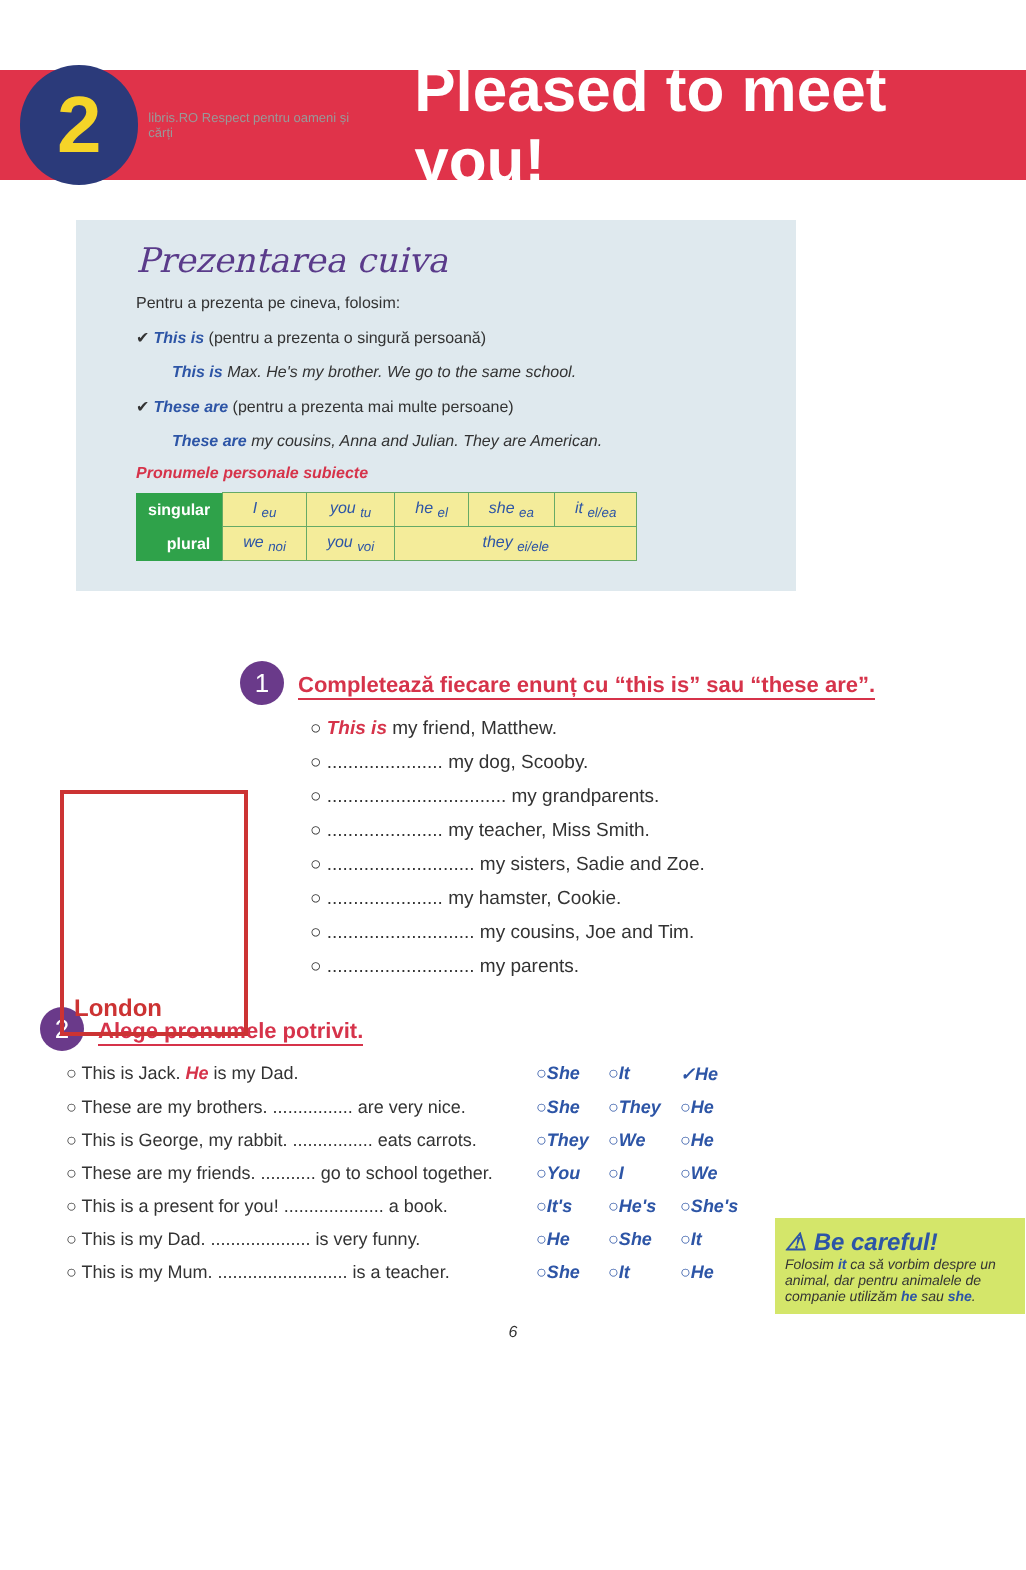2
libris.RO Respect pentru oameni și cărți
Pleased to meet you!
Prezentarea cuiva
Pentru a prezenta pe cineva, folosim:
✔ This is (pentru a prezenta o singură persoană)
This is Max. He's my brother. We go to the same school.
✔ These are (pentru a prezenta mai multe persoane)
These are my cousins, Anna and Julian. They are American.
Pronumele personale subiecte
| singular | I <sub>eu</sub> | you <sub>tu</sub> | he <sub>el</sub> | she <sub>ea</sub> | it <sub>el/ea</sub> |
| plural | we <sub>noi</sub> | you <sub>voi</sub> | they <sub>ei/ele</sub> | | |
1 Completează fiecare enunț cu “this is” sau “these are”.
○ This is my friend, Matthew.
○ ...................... my dog, Scooby.
○ .................................. my grandparents.
○ ...................... my teacher, Miss Smith.
○ ............................ my sisters, Sadie and Zoe.
○ ...................... my hamster, Cookie.
○ ............................ my cousins, Joe and Tim.
○ ............................ my parents.
London
2 Alege pronumele potrivit.
○ This is Jack. He is my Dad. ○She ○It ✓He
○ These are my brothers. ................ are very nice. ○She ○They ○He
○ This is George, my rabbit. ................ eats carrots. ○They ○We ○He
○ These are my friends. ........... go to school together. ○You ○I ○We
○ This is a present for you! .................... a book. ○It's ○He's ○She's
○ This is my Dad. .................... is very funny. ○He ○She ○It
○ This is my Mum. .......................... is a teacher. ○She ○It ○He
⚠ Be careful!
Folosim it ca să vorbim despre un animal, dar pentru animalele de companie utilizăm he sau she.
6